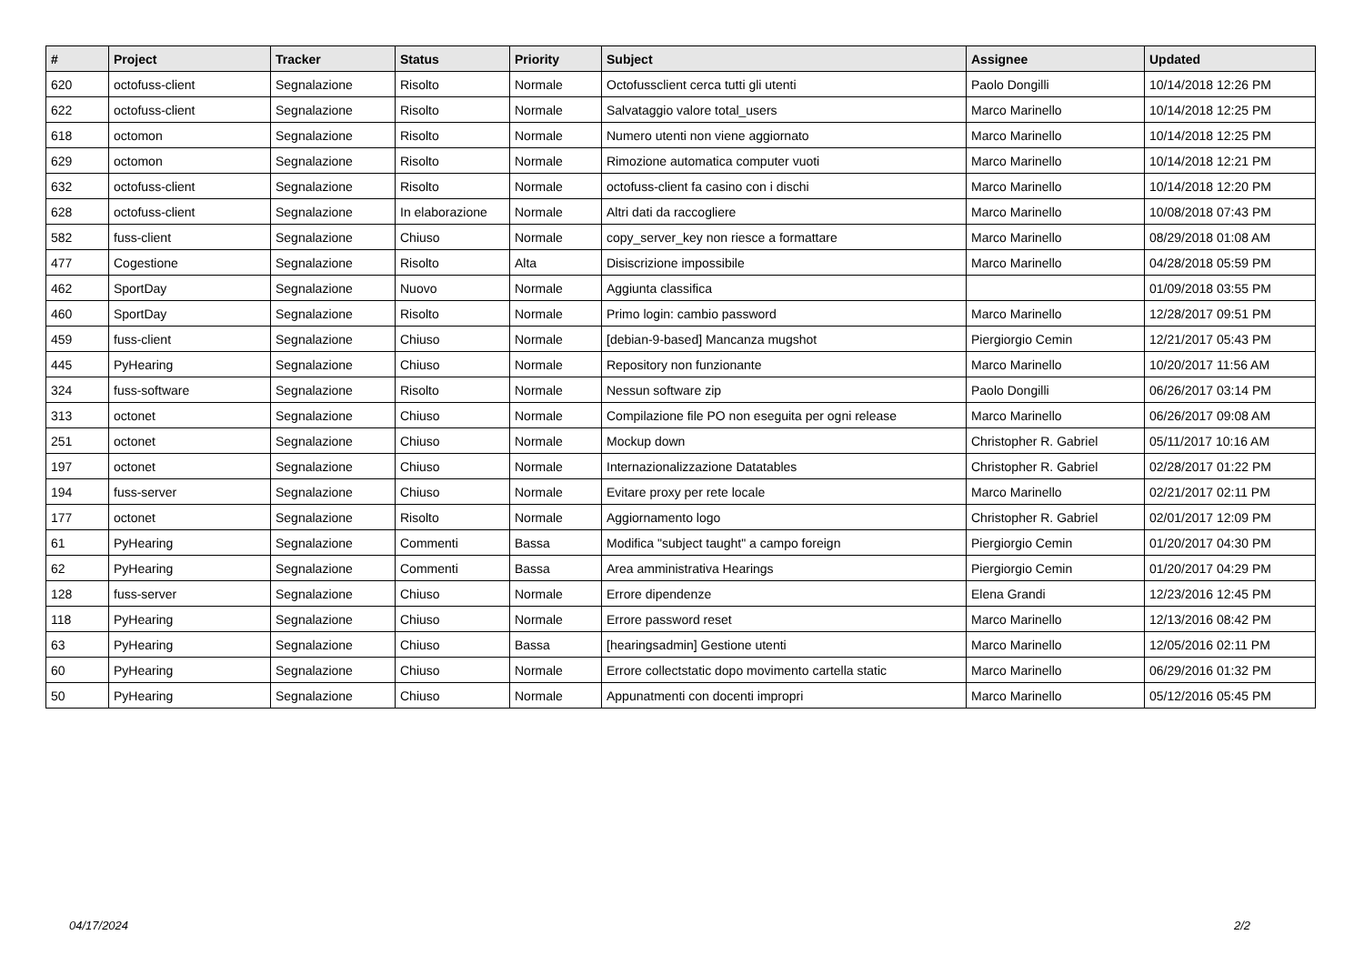| # | Project | Tracker | Status | Priority | Subject | Assignee | Updated |
| --- | --- | --- | --- | --- | --- | --- | --- |
| 620 | octofuss-client | Segnalazione | Risolto | Normale | Octofussclient cerca tutti gli utenti | Paolo Dongilli | 10/14/2018 12:26 PM |
| 622 | octofuss-client | Segnalazione | Risolto | Normale | Salvataggio valore total_users | Marco Marinello | 10/14/2018 12:25 PM |
| 618 | octomon | Segnalazione | Risolto | Normale | Numero utenti non viene aggiornato | Marco Marinello | 10/14/2018 12:25 PM |
| 629 | octomon | Segnalazione | Risolto | Normale | Rimozione automatica computer vuoti | Marco Marinello | 10/14/2018 12:21 PM |
| 632 | octofuss-client | Segnalazione | Risolto | Normale | octofuss-client fa casino con i dischi | Marco Marinello | 10/14/2018 12:20 PM |
| 628 | octofuss-client | Segnalazione | In elaborazione | Normale | Altri dati da raccogliere | Marco Marinello | 10/08/2018 07:43 PM |
| 582 | fuss-client | Segnalazione | Chiuso | Normale | copy_server_key non riesce a formattare | Marco Marinello | 08/29/2018 01:08 AM |
| 477 | Cogestione | Segnalazione | Risolto | Alta | Disiscrizione impossibile | Marco Marinello | 04/28/2018 05:59 PM |
| 462 | SportDay | Segnalazione | Nuovo | Normale | Aggiunta classifica | | 01/09/2018 03:55 PM |
| 460 | SportDay | Segnalazione | Risolto | Normale | Primo login: cambio password | Marco Marinello | 12/28/2017 09:51 PM |
| 459 | fuss-client | Segnalazione | Chiuso | Normale | [debian-9-based] Mancanza mugshot | Piergiorgio Cemin | 12/21/2017 05:43 PM |
| 445 | PyHearing | Segnalazione | Chiuso | Normale | Repository non funzionante | Marco Marinello | 10/20/2017 11:56 AM |
| 324 | fuss-software | Segnalazione | Risolto | Normale | Nessun software zip | Paolo Dongilli | 06/26/2017 03:14 PM |
| 313 | octonet | Segnalazione | Chiuso | Normale | Compilazione file PO non eseguita per ogni release | Marco Marinello | 06/26/2017 09:08 AM |
| 251 | octonet | Segnalazione | Chiuso | Normale | Mockup down | Christopher R. Gabriel | 05/11/2017 10:16 AM |
| 197 | octonet | Segnalazione | Chiuso | Normale | Internazionalizzazione Datatables | Christopher R. Gabriel | 02/28/2017 01:22 PM |
| 194 | fuss-server | Segnalazione | Chiuso | Normale | Evitare proxy per rete locale | Marco Marinello | 02/21/2017 02:11 PM |
| 177 | octonet | Segnalazione | Risolto | Normale | Aggiornamento logo | Christopher R. Gabriel | 02/01/2017 12:09 PM |
| 61 | PyHearing | Segnalazione | Commenti | Bassa | Modifica "subject taught" a campo foreign | Piergiorgio Cemin | 01/20/2017 04:30 PM |
| 62 | PyHearing | Segnalazione | Commenti | Bassa | Area amministrativa Hearings | Piergiorgio Cemin | 01/20/2017 04:29 PM |
| 128 | fuss-server | Segnalazione | Chiuso | Normale | Errore dipendenze | Elena Grandi | 12/23/2016 12:45 PM |
| 118 | PyHearing | Segnalazione | Chiuso | Normale | Errore password reset | Marco Marinello | 12/13/2016 08:42 PM |
| 63 | PyHearing | Segnalazione | Chiuso | Bassa | [hearingsadmin] Gestione utenti | Marco Marinello | 12/05/2016 02:11 PM |
| 60 | PyHearing | Segnalazione | Chiuso | Normale | Errore collectstatic dopo movimento cartella static | Marco Marinello | 06/29/2016 01:32 PM |
| 50 | PyHearing | Segnalazione | Chiuso | Normale | Appunatmenti con docenti impropri | Marco Marinello | 05/12/2016 05:45 PM |
04/17/2024 2/2